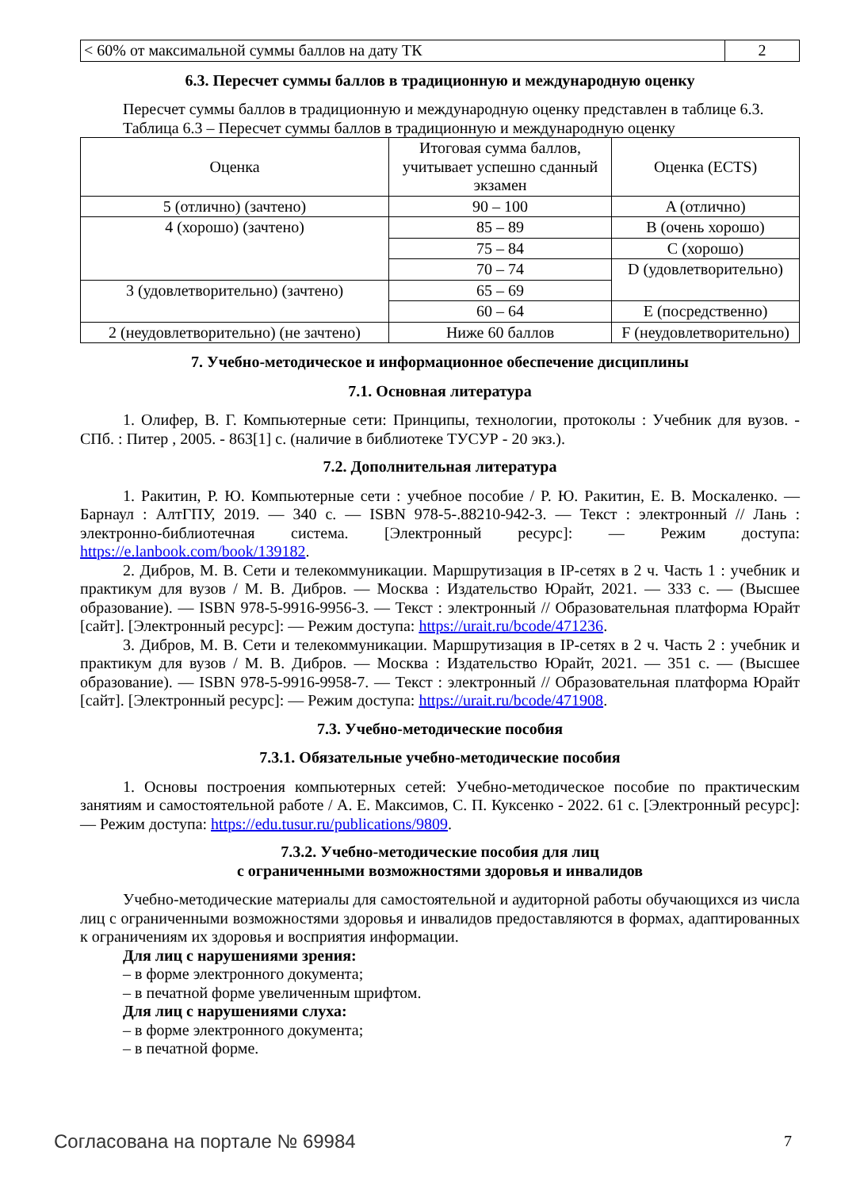| < 60% от максимальной суммы баллов на дату ТК | 2 |
6.3. Пересчет суммы баллов в традиционную и международную оценку
Пересчет суммы баллов в традиционную и международную оценку представлен в таблице 6.3.
Таблица 6.3 – Пересчет суммы баллов в традиционную и международную оценку
| Оценка | Итоговая сумма баллов, учитывает успешно сданный экзамен | Оценка (ECTS) |
| --- | --- | --- |
| 5 (отлично) (зачтено) | 90 – 100 | A (отлично) |
| 4 (хорошо) (зачтено) | 85 – 89 | B (очень хорошо) |
| | 75 – 84 | C (хорошо) |
| | 70 – 74 | D (удовлетворительно) |
| 3 (удовлетворительно) (зачтено) | 65 – 69 | |
| | 60 – 64 | E (посредственно) |
| 2 (неудовлетворительно) (не зачтено) | Ниже 60 баллов | F (неудовлетворительно) |
7. Учебно-методическое и информационное обеспечение дисциплины
7.1. Основная литература
1. Олифер, В. Г. Компьютерные сети: Принципы, технологии, протоколы : Учебник для вузов. - СПб. : Питер , 2005. - 863[1] с. (наличие в библиотеке ТУСУР - 20 экз.).
7.2. Дополнительная литература
1. Ракитин, Р. Ю. Компьютерные сети : учебное пособие / Р. Ю. Ракитин, Е. В. Москаленко. — Барнаул : АлтГПУ, 2019. — 340 с. — ISBN 978-5-.88210-942-3. — Текст : электронный // Лань : электронно-библиотечная система. [Электронный ресурс]: — Режим доступа: https://e.lanbook.com/book/139182.
2. Дибров, М. В. Сети и телекоммуникации. Маршрутизация в IP-сетях в 2 ч. Часть 1 : учебник и практикум для вузов / М. В. Дибров. — Москва : Издательство Юрайт, 2021. — 333 с. — (Высшее образование). — ISBN 978-5-9916-9956-3. — Текст : электронный // Образовательная платформа Юрайт [сайт]. [Электронный ресурс]: — Режим доступа: https://urait.ru/bcode/471236.
3. Дибров, М. В. Сети и телекоммуникации. Маршрутизация в IP-сетях в 2 ч. Часть 2 : учебник и практикум для вузов / М. В. Дибров. — Москва : Издательство Юрайт, 2021. — 351 с. — (Высшее образование). — ISBN 978-5-9916-9958-7. — Текст : электронный // Образовательная платформа Юрайт [сайт]. [Электронный ресурс]: — Режим доступа: https://urait.ru/bcode/471908.
7.3. Учебно-методические пособия
7.3.1. Обязательные учебно-методические пособия
1. Основы построения компьютерных сетей: Учебно-методическое пособие по практическим занятиям и самостоятельной работе / А. Е. Максимов, С. П. Куксенко - 2022. 61 с. [Электронный ресурс]: — Режим доступа: https://edu.tusur.ru/publications/9809.
7.3.2. Учебно-методические пособия для лиц
с ограниченными возможностями здоровья и инвалидов
Учебно-методические материалы для самостоятельной и аудиторной работы обучающихся из числа лиц с ограниченными возможностями здоровья и инвалидов предоставляются в формах, адаптированных к ограничениям их здоровья и восприятия информации.
Для лиц с нарушениями зрения:
– в форме электронного документа;
– в печатной форме увеличенным шрифтом.
Для лиц с нарушениями слуха:
– в форме электронного документа;
– в печатной форме.
Согласована на портале № 69984 7